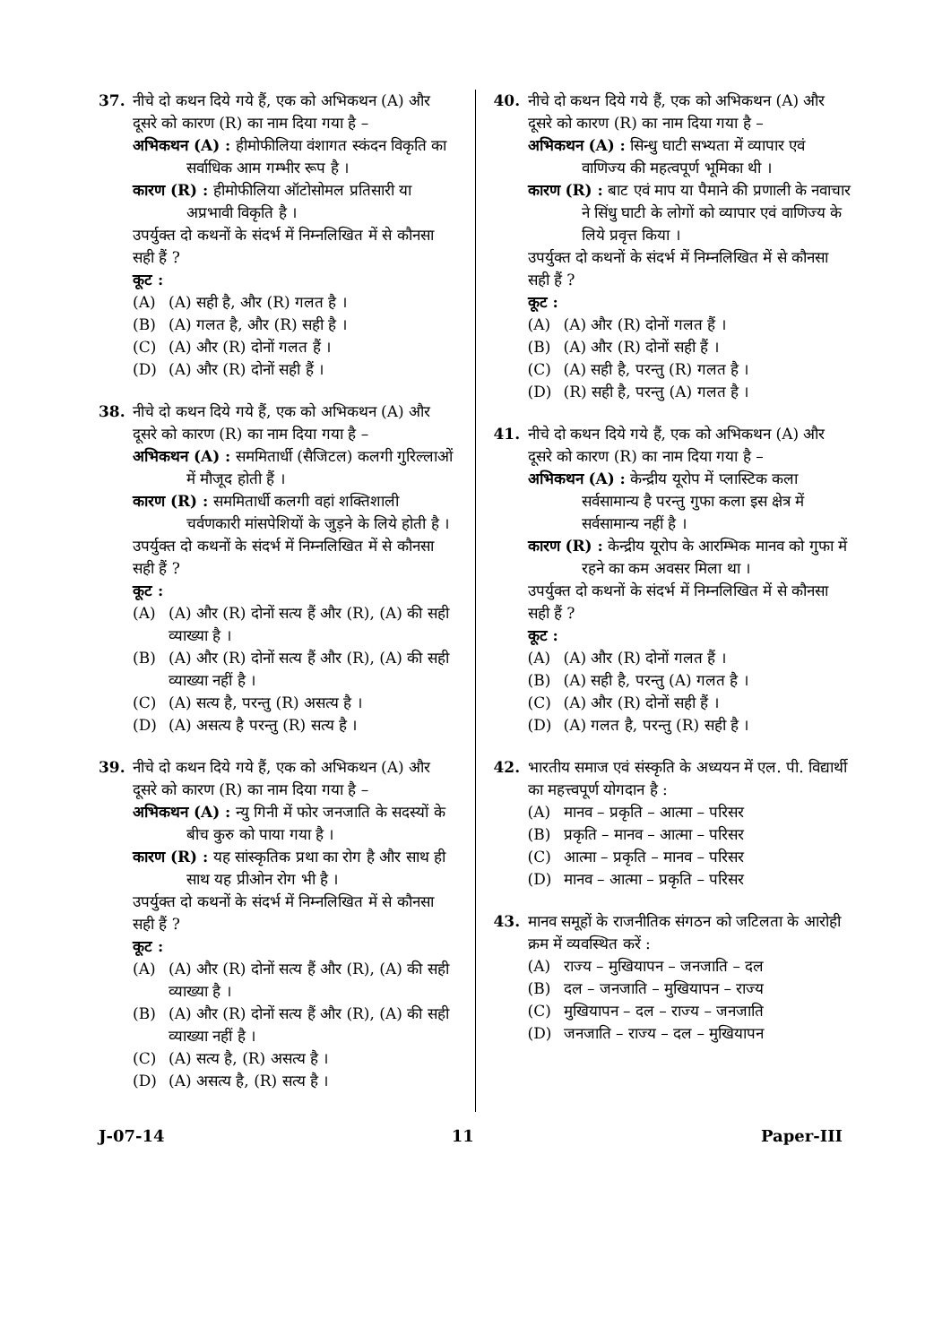37. नीचे दो कथन दिये गये हैं, एक को अभिकथन (A) और दूसरे को कारण (R) का नाम दिया गया है –
अभिकथन (A) : हीमोफीलिया वंशागत स्कंदन विकृति का सर्वाधिक आम गम्भीर रूप है ।
कारण (R) : हीमोफीलिया ऑटोसोमल प्रतिसारी या अप्रभावी विकृति है ।
उपर्युक्त दो कथनों के संदर्भ में निम्नलिखित में से कौनसा सही हैं ?
कूट :
(A) (A) सही है, और (R) गलत है ।
(B) (A) गलत है, और (R) सही है ।
(C) (A) और (R) दोनों गलत हैं ।
(D) (A) और (R) दोनों सही हैं ।
38. नीचे दो कथन दिये गये हैं, एक को अभिकथन (A) और दूसरे को कारण (R) का नाम दिया गया है –
अभिकथन (A) : सममितार्धी (सैजिटल) कलगी गुरिल्लाओं में मौजूद होती हैं ।
कारण (R) : सममितार्धी कलगी वहां शक्तिशाली चर्वणकारी मांसपेशियों के जुड़ने के लिये होती है ।
उपर्युक्त दो कथनों के संदर्भ में निम्नलिखित में से कौनसा सही हैं ?
कूट :
(A) (A) और (R) दोनों सत्य हैं और (R), (A) की सही व्याख्या है ।
(B) (A) और (R) दोनों सत्य हैं और (R), (A) की सही व्याख्या नहीं है ।
(C) (A) सत्य है, परन्तु (R) असत्य है ।
(D) (A) असत्य है परन्तु (R) सत्य है ।
39. नीचे दो कथन दिये गये हैं, एक को अभिकथन (A) और दूसरे को कारण (R) का नाम दिया गया है –
अभिकथन (A) : न्यु गिनी में फोर जनजाति के सदस्यों के बीच कुरु को पाया गया है ।
कारण (R) : यह सांस्कृतिक प्रथा का रोग है और साथ ही साथ यह प्रीओन रोग भी है ।
उपर्युक्त दो कथनों के संदर्भ में निम्नलिखित में से कौनसा सही हैं ?
कूट :
(A) (A) और (R) दोनों सत्य हैं और (R), (A) की सही व्याख्या है ।
(B) (A) और (R) दोनों सत्य हैं और (R), (A) की सही व्याख्या नहीं है ।
(C) (A) सत्य है, (R) असत्य है ।
(D) (A) असत्य है, (R) सत्य है ।
40. नीचे दो कथन दिये गये हैं, एक को अभिकथन (A) और दूसरे को कारण (R) का नाम दिया गया है –
अभिकथन (A) : सिन्धु घाटी सभ्यता में व्यापार एवं वाणिज्य की महत्वपूर्ण भूमिका थी ।
कारण (R) : बाट एवं माप या पैमाने की प्रणाली के नवाचार ने सिंधु घाटी के लोगों को व्यापार एवं वाणिज्य के लिये प्रवृत्त किया ।
उपर्युक्त दो कथनों के संदर्भ में निम्नलिखित में से कौनसा सही हैं ?
कूट :
(A) (A) और (R) दोनों गलत हैं ।
(B) (A) और (R) दोनों सही हैं ।
(C) (A) सही है, परन्तु (R) गलत है ।
(D) (R) सही है, परन्तु (A) गलत है ।
41. नीचे दो कथन दिये गये हैं, एक को अभिकथन (A) और दूसरे को कारण (R) का नाम दिया गया है –
अभिकथन (A) : केन्द्रीय यूरोप में प्लास्टिक कला सर्वसामान्य है परन्तु गुफा कला इस क्षेत्र में सर्वसामान्य नहीं है ।
कारण (R) : केन्द्रीय यूरोप के आरम्भिक मानव को गुफा में रहने का कम अवसर मिला था ।
उपर्युक्त दो कथनों के संदर्भ में निम्नलिखित में से कौनसा सही हैं ?
कूट :
(A) (A) और (R) दोनों गलत हैं ।
(B) (A) सही है, परन्तु (A) गलत है ।
(C) (A) और (R) दोनों सही हैं ।
(D) (A) गलत है, परन्तु (R) सही है ।
42. भारतीय समाज एवं संस्कृति के अध्ययन में एल. पी. विद्यार्थी का महत्त्वपूर्ण योगदान है :
(A) मानव – प्रकृति – आत्मा – परिसर
(B) प्रकृति – मानव – आत्मा – परिसर
(C) आत्मा – प्रकृति – मानव – परिसर
(D) मानव – आत्मा – प्रकृति – परिसर
43. मानव समूहों के राजनीतिक संगठन को जटिलता के आरोही क्रम में व्यवस्थित करें :
(A) राज्य – मुखियापन – जनजाति – दल
(B) दल – जनजाति – मुखियापन – राज्य
(C) मुखियापन – दल – राज्य – जनजाति
(D) जनजाति – राज्य – दल – मुखियापन
J-07-14 11 Paper-III